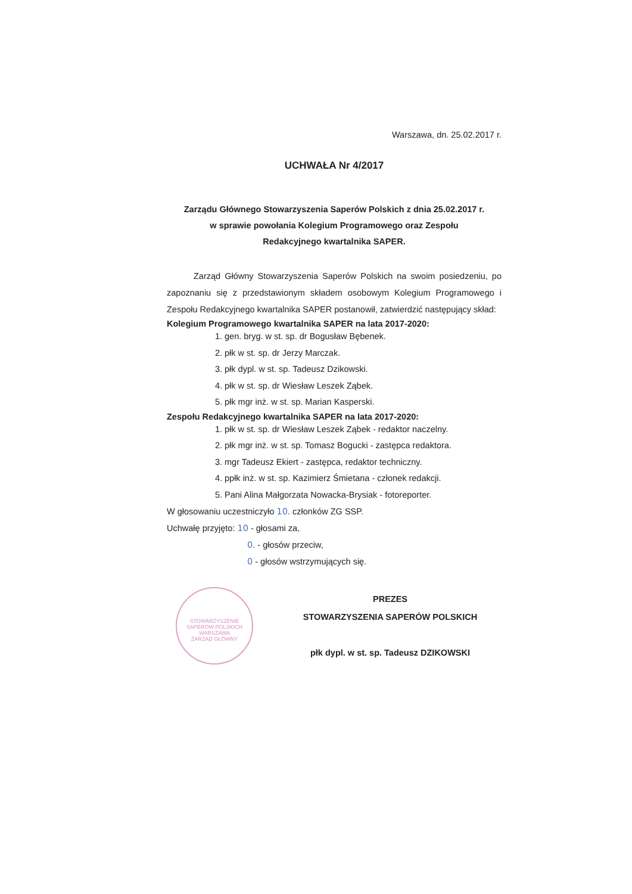Warszawa, dn. 25.02.2017 r.
UCHWAŁA Nr 4/2017
Zarządu Głównego Stowarzyszenia Saperów Polskich z dnia 25.02.2017 r.
w sprawie powołania Kolegium Programowego oraz Zespołu
Redakcyjnego kwartalnika SAPER.
Zarząd Główny Stowarzyszenia Saperów Polskich na swoim posiedzeniu, po zapoznaniu się z przedstawionym składem osobowym Kolegium Programowego i Zespołu Redakcyjnego kwartalnika SAPER postanowił, zatwierdzić następujący skład:
Kolegium Programowego kwartalnika SAPER na lata 2017-2020:
1. gen. bryg. w st. sp. dr Bogusław Bębenek.
2. płk w st. sp. dr Jerzy Marczak.
3. płk dypl. w st. sp. Tadeusz Dzikowski.
4. płk w st. sp. dr Wiesław Leszek Ząbek.
5. płk mgr inż. w st. sp. Marian Kasperski.
Zespołu Redakcyjnego kwartalnika SAPER na lata 2017-2020:
1. płk w st. sp. dr Wiesław Leszek Ząbek - redaktor naczelny.
2. płk mgr inż. w st. sp. Tomasz Bogucki - zastępca redaktora.
3. mgr Tadeusz Ekiert - zastępca, redaktor techniczny.
4. ppłk inż. w st. sp. Kazimierz Śmietana - członek redakcji.
5. Pani Alina Małgorzata Nowacka-Brysiak - fotoreporter.
W głosowaniu uczestniczyło 10. członków ZG SSP.
Uchwałę przyjęto: 10 - głosami za,
0. - głosów przeciw,
0 - głosów wstrzymujących się.
STOWARZYSZENIE SAPERÓW POLSKICH
WARSZAWA
ZARZĄD GŁÓWNY
PREZES
STOWARZYSZENIA SAPERÓW POLSKICH
płk dypl. w st. sp. Tadeusz DZIKOWSKI